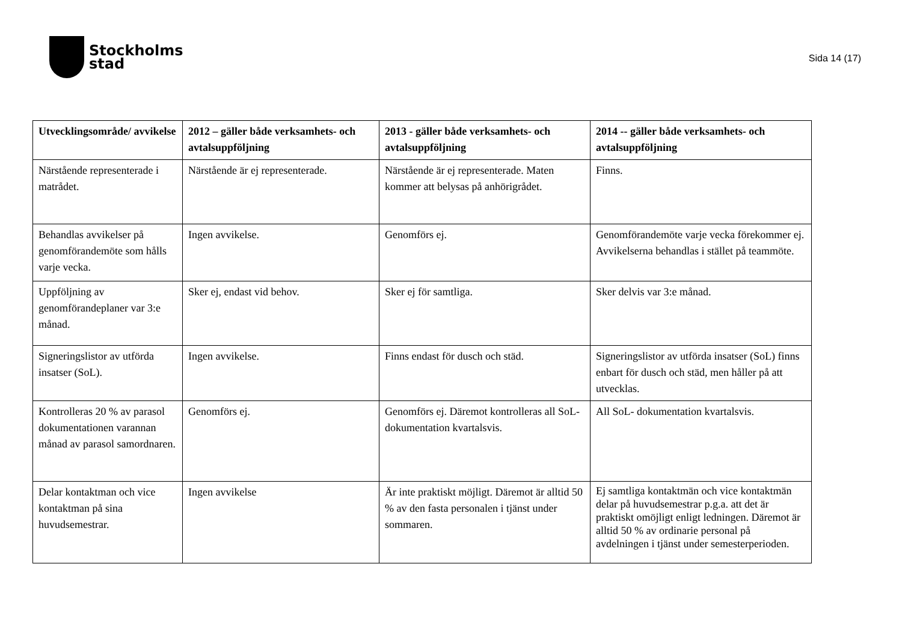Stockholms
stad
Sida 14 (17)
| Utvecklingsområde/ avvikelse | 2012 – gäller både verksamhets- och avtalsuppföljning | 2013 - gäller både verksamhets- och avtalsuppföljning | 2014 -- gäller både verksamhets- och avtalsuppföljning |
| --- | --- | --- | --- |
| Närstående representerade i matrådet. | Närstående är ej representerade. | Närstående är ej representerade. Maten kommer att belysas på anhörigrådet. | Finns. |
| Behandlas avvikelser på genomförandemöte som hålls varje vecka. | Ingen avvikelse. | Genomförs ej. | Genomförandemöte varje vecka förekommer ej. Avvikelserna behandlas i stället på teammöte. |
| Uppföljning av genomförandeplaner var 3:e månad. | Sker ej, endast vid behov. | Sker ej för samtliga. | Sker delvis var 3:e månad. |
| Signeringslistor av utförda insatser (SoL). | Ingen avvikelse. | Finns endast för dusch och städ. | Signeringslistor av utförda insatser (SoL) finns enbart för dusch och städ, men håller på att utvecklas. |
| Kontrolleras 20 % av parasol dokumentationen varannan månad av parasol samordnaren. | Genomförs ej. | Genomförs ej. Däremot kontrolleras all SoL- dokumentation kvartalsvis. | All SoL- dokumentation kvartalsvis. |
| Delar kontaktman och vice kontaktman på sina huvudsemestrar. | Ingen avvikelse | Är inte praktiskt möjligt. Däremot är alltid 50 % av den fasta personalen i tjänst under sommaren. | Ej samtliga kontaktmän och vice kontaktmän delar på huvudsemestrar p.g.a. att det är praktiskt omöjligt enligt ledningen. Däremot är alltid 50 % av ordinarie personal på avdelningen i tjänst under semesterperioden. |